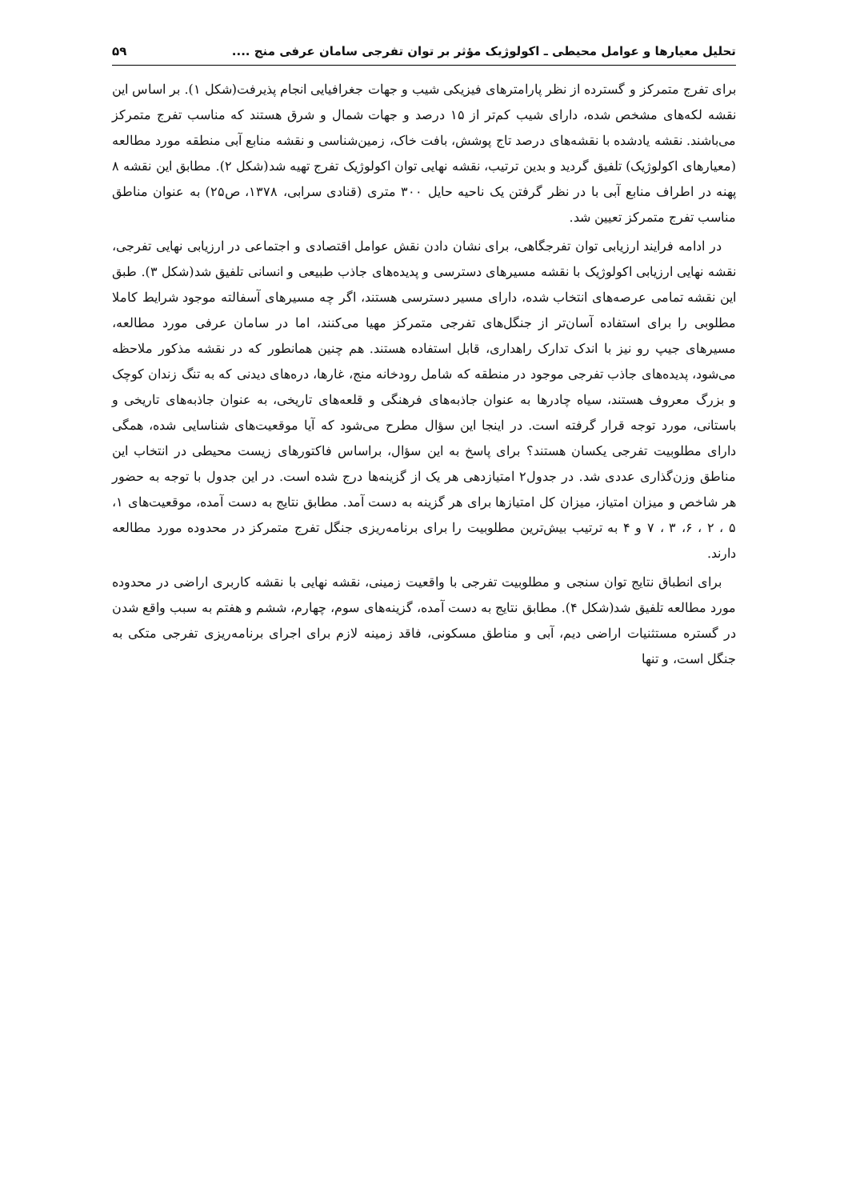تحلیل معیارها و عوامل محیطی ـ اکولوژیک مؤثر بر توان تفرجی سامان عرفی منج .... ۵۹
برای تفرج متمرکز و گسترده از نظر پارامترهای فیزیکی شیب و جهات جغرافیایی انجام پذیرفت(شکل ۱). بر اساس این نقشه لکه‌های مشخص شده، دارای شیب کم‌تر از ۱۵ درصد و جهات شمال و شرق هستند که مناسب تفرج متمرکز می‌باشند. نقشه یادشده با نقشه‌های درصد تاج پوشش، بافت خاک، زمین‌شناسی و نقشه منابع آبی منطقه مورد مطالعه (معیارهای اکولوژیک) تلفیق گردید و بدین ترتیب، نقشه نهایی توان اکولوژیک تفرج تهیه شد(شکل ۲). مطابق این نقشه ۸ پهنه در اطراف منابع آبی با در نظر گرفتن یک ناحیه حایل ۳۰۰ متری (قنادی سرابی، ۱۳۷۸، ص۲۵) به عنوان مناطق مناسب تفرج متمرکز تعیین شد.
در ادامه فرایند ارزیابی توان تفرجگاهی، برای نشان دادن نقش عوامل اقتصادی و اجتماعی در ارزیابی نهایی تفرجی، نقشه نهایی ارزیابی اکولوژیک با نقشه مسیرهای دسترسی و پدیده‌های جاذب طبیعی و انسانی تلفیق شد(شکل ۳). طبق این نقشه تمامی عرصه‌های انتخاب شده، دارای مسیر دسترسی هستند، اگر چه مسیرهای آسفالته موجود شرایط کاملا مطلوبی را برای استفاده آسان‌تر از جنگل‌های تفرجی متمرکز مهیا می‌کنند، اما در سامان عرفی مورد مطالعه، مسیرهای جیپ رو نیز با اندک تدارک راهداری، قابل استفاده هستند. هم چنین همانطور که در نقشه مذکور ملاحظه می‌شود، پدیده‌های جاذب تفرجی موجود در منطقه که شامل رودخانه منج، غارها، دره‌های دیدنی که به تنگ زندان کوچک و بزرگ معروف هستند، سیاه چادرها به عنوان جاذبه‌های فرهنگی و قلعه‌های تاریخی، به عنوان جاذبه‌های تاریخی و باستانی، مورد توجه قرار گرفته است. در اینجا این سؤال مطرح می‌شود که آیا موقعیت‌های شناسایی شده، همگی دارای مطلوبیت تفرجی یکسان هستند؟ برای پاسخ به این سؤال، براساس فاکتورهای زیست محیطی در انتخاب این مناطق وزن‌گذاری عددی شد. در جدول۲ امتیازدهی هر یک از گزینه‌ها درج شده است. در این جدول با توجه به حضور هر شاخص و میزان امتیاز، میزان کل امتیازها برای هر گزینه به دست آمد. مطابق نتایج به دست آمده، موقعیت‌های ۱، ۵ ، ۲ ، ۶، ۳ ، ۷ و ۴ به ترتیب بیش‌ترین مطلوبیت را برای برنامه‌ریزی جنگل تفرج متمرکز در محدوده مورد مطالعه دارند.
برای انطباق نتایج توان سنجی و مطلوبیت تفرجی با واقعیت زمینی، نقشه نهایی با نقشه کاربری اراضی در محدوده مورد مطالعه تلفیق شد(شکل ۴). مطابق نتایج به دست آمده، گزینه‌های سوم، چهارم، ششم و هفتم به سبب واقع شدن در گستره مستثنیات اراضی دیم، آبی و مناطق مسکونی، فاقد زمینه لازم برای اجرای برنامه‌ریزی تفرجی متکی به جنگل است، و تنها